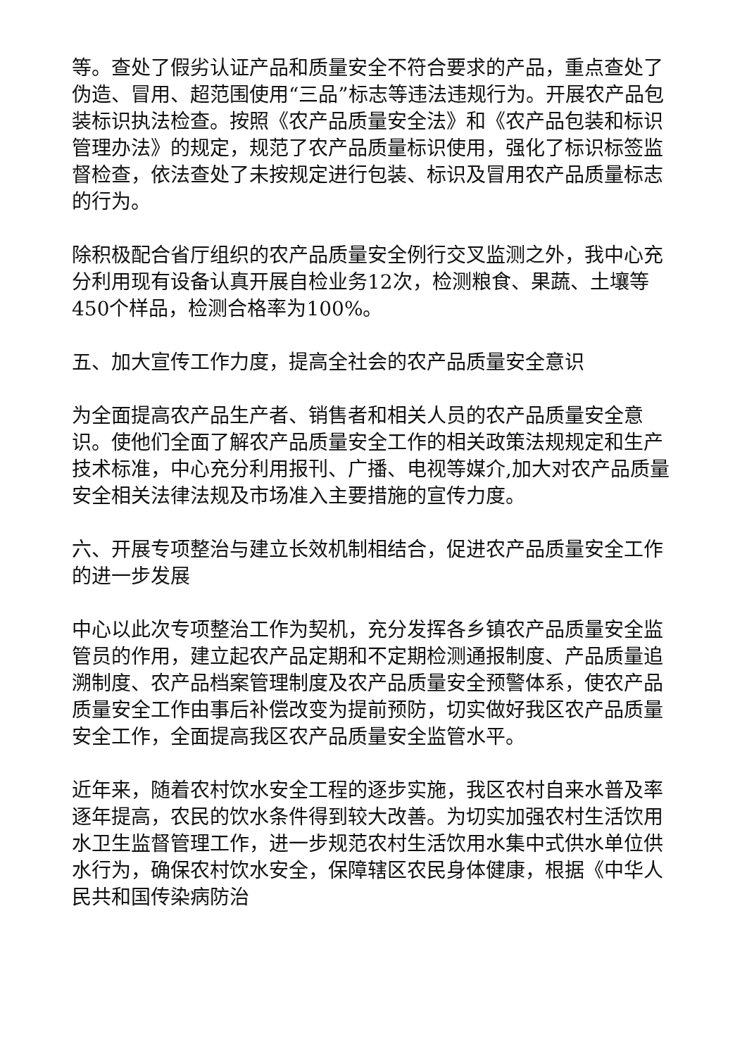等。查处了假劣认证产品和质量安全不符合要求的产品，重点查处了伪造、冒用、超范围使用“三品”标志等违法违规行为。开展农产品包装标识执法检查。按照《农产品质量安全法》和《农产品包装和标识管理办法》的规定，规范了农产品质量标识使用，强化了标识标签监督检查，依法查处了未按规定进行包装、标识及冒用农产品质量标志的行为。
除积极配合省厅组织的农产品质量安全例行交叉监测之外，我中心充分利用现有设备认真开展自检业务12次，检测粮食、果蔬、土壤等450个样品，检测合格率为100%。
五、加大宣传工作力度，提高全社会的农产品质量安全意识
为全面提高农产品生产者、销售者和相关人员的农产品质量安全意识。使他们全面了解农产品质量安全工作的相关政策法规规定和生产技术标准，中心充分利用报刊、广播、电视等媒介,加大对农产品质量安全相关法律法规及市场准入主要措施的宣传力度。
六、开展专项整治与建立长效机制相结合，促进农产品质量安全工作的进一步发展
中心以此次专项整治工作为契机，充分发挥各乡镇农产品质量安全监管员的作用，建立起农产品定期和不定期检测通报制度、产品质量追溯制度、农产品档案管理制度及农产品质量安全预警体系，使农产品质量安全工作由事后补偿改变为提前预防，切实做好我区农产品质量安全工作，全面提高我区农产品质量安全监管水平。
近年来，随着农村饮水安全工程的逐步实施，我区农村自来水普及率逐年提高，农民的饮水条件得到较大改善。为切实加强农村生活饮用水卫生监督管理工作，进一步规范农村生活饮用水集中式供水单位供水行为，确保农村饮水安全，保障辖区农民身体健康，根据《中华人民共和国传染病防治